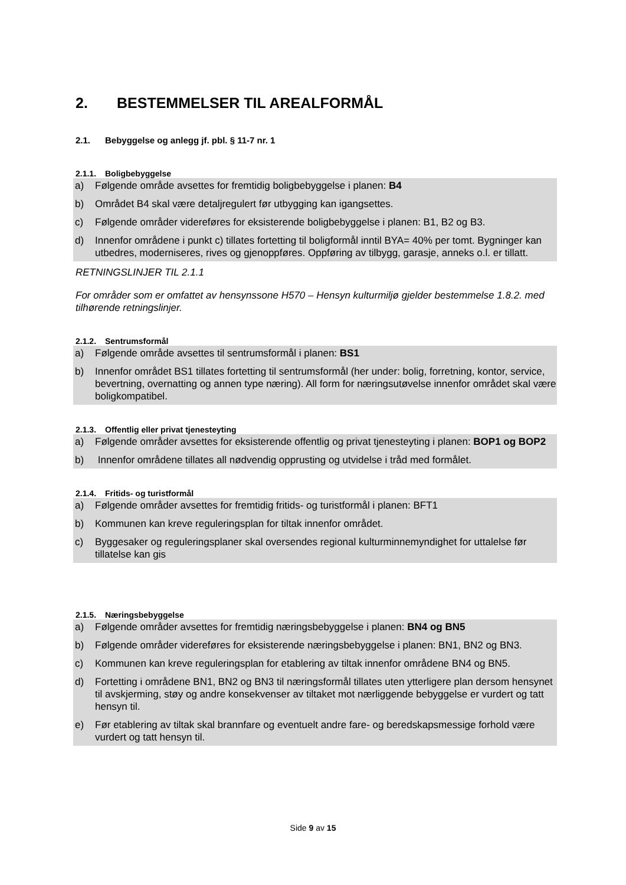2. BESTEMMELSER TIL AREALFORMÅL
2.1. Bebyggelse og anlegg jf. pbl. § 11-7 nr. 1
2.1.1. Boligbebyggelse
a) Følgende område avsettes for fremtidig boligbebyggelse i planen: B4
b) Området B4 skal være detaljregulert før utbygging kan igangsettes.
c) Følgende områder videreføres for eksisterende boligbebyggelse i planen: B1, B2 og B3.
d) Innenfor områdene i punkt c) tillates fortetting til boligformål inntil BYA= 40% per tomt. Bygninger kan utbedres, moderniseres, rives og gjenoppføres. Oppføring av tilbygg, garasje, anneks o.l. er tillatt.
RETNINGSLINJER TIL 2.1.1
For områder som er omfattet av hensynssone H570 – Hensyn kulturmiljø gjelder bestemmelse 1.8.2. med tilhørende retningslinjer.
2.1.2. Sentrumsformål
a) Følgende område avsettes til sentrumsformål i planen: BS1
b) Innenfor området BS1 tillates fortetting til sentrumsformål (her under: bolig, forretning, kontor, service, bevertning, overnatting og annen type næring). All form for næringsutøvelse innenfor området skal være boligkompatibel.
2.1.3. Offentlig eller privat tjenesteyting
a) Følgende områder avsettes for eksisterende offentlig og privat tjenesteyting i planen: BOP1 og BOP2
b) Innenfor områdene tillates all nødvendig opprusting og utvidelse i tråd med formålet.
2.1.4. Fritids- og turistformål
a) Følgende områder avsettes for fremtidig fritids- og turistformål i planen: BFT1
b) Kommunen kan kreve reguleringsplan for tiltak innenfor området.
c) Byggesaker og reguleringsplaner skal oversendes regional kulturminnemyndighet for uttalelse før tillatelse kan gis
2.1.5. Næringsbebyggelse
a) Følgende områder avsettes for fremtidig næringsbebyggelse i planen: BN4 og BN5
b) Følgende områder videreføres for eksisterende næringsbebyggelse i planen: BN1, BN2 og BN3.
c) Kommunen kan kreve reguleringsplan for etablering av tiltak innenfor områdene BN4 og BN5.
d) Fortetting i områdene BN1, BN2 og BN3 til næringsformål tillates uten ytterligere plan dersom hensynet til avskjerming, støy og andre konsekvenser av tiltaket mot nærliggende bebyggelse er vurdert og tatt hensyn til.
e) Før etablering av tiltak skal brannfare og eventuelt andre fare- og beredskapsmessige forhold være vurdert og tatt hensyn til.
Side 9 av 15